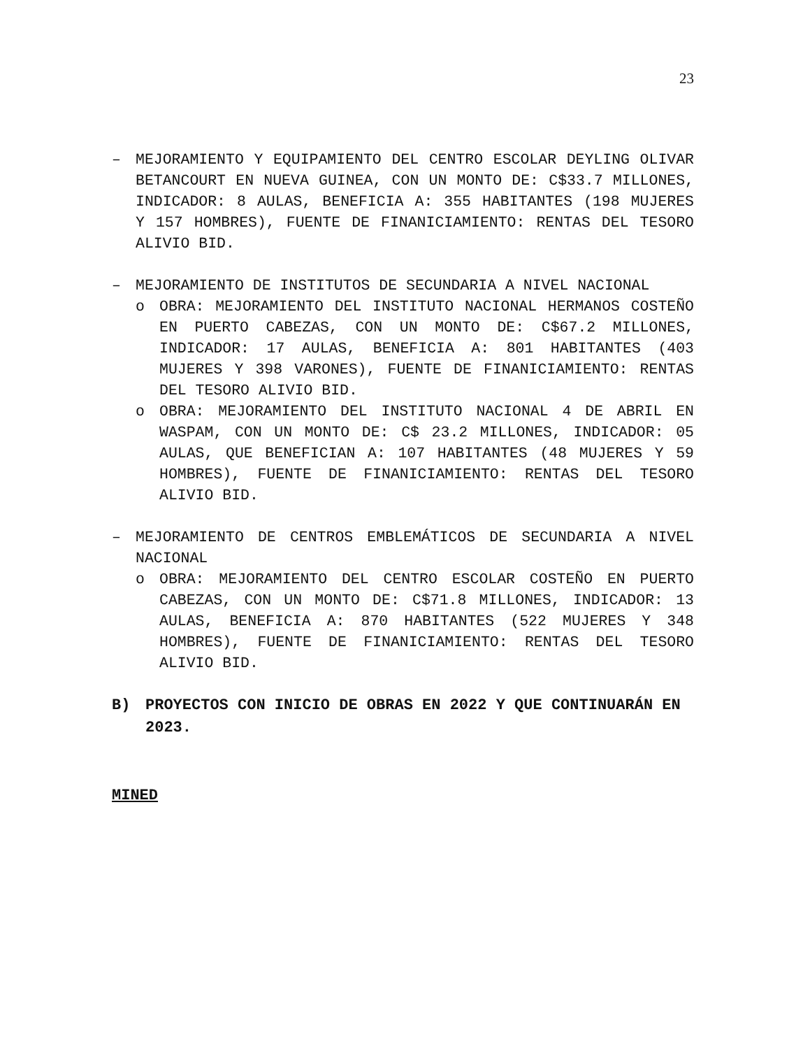23
– MEJORAMIENTO Y EQUIPAMIENTO DEL CENTRO ESCOLAR DEYLING OLIVAR BETANCOURT EN NUEVA GUINEA, CON UN MONTO DE: C$33.7 MILLONES, INDICADOR: 8 AULAS, BENEFICIA A: 355 HABITANTES (198 MUJERES Y 157 HOMBRES), FUENTE DE FINANICIAMIENTO: RENTAS DEL TESORO ALIVIO BID.
– MEJORAMIENTO DE INSTITUTOS DE SECUNDARIA A NIVEL NACIONAL
o OBRA: MEJORAMIENTO DEL INSTITUTO NACIONAL HERMANOS COSTEÑO EN PUERTO CABEZAS, CON UN MONTO DE: C$67.2 MILLONES, INDICADOR: 17 AULAS, BENEFICIA A: 801 HABITANTES (403 MUJERES Y 398 VARONES), FUENTE DE FINANICIAMIENTO: RENTAS DEL TESORO ALIVIO BID.
o OBRA: MEJORAMIENTO DEL INSTITUTO NACIONAL 4 DE ABRIL EN WASPAM, CON UN MONTO DE: C$ 23.2 MILLONES, INDICADOR: 05 AULAS, QUE BENEFICIAN A: 107 HABITANTES (48 MUJERES Y 59 HOMBRES), FUENTE DE FINANICIAMIENTO: RENTAS DEL TESORO ALIVIO BID.
– MEJORAMIENTO DE CENTROS EMBLEMÁTICOS DE SECUNDARIA A NIVEL NACIONAL
o OBRA: MEJORAMIENTO DEL CENTRO ESCOLAR COSTEÑO EN PUERTO CABEZAS, CON UN MONTO DE: C$71.8 MILLONES, INDICADOR: 13 AULAS, BENEFICIA A: 870 HABITANTES (522 MUJERES Y 348 HOMBRES), FUENTE DE FINANICIAMIENTO: RENTAS DEL TESORO ALIVIO BID.
B) PROYECTOS CON INICIO DE OBRAS EN 2022 Y QUE CONTINUARÁN EN 2023.
MINED